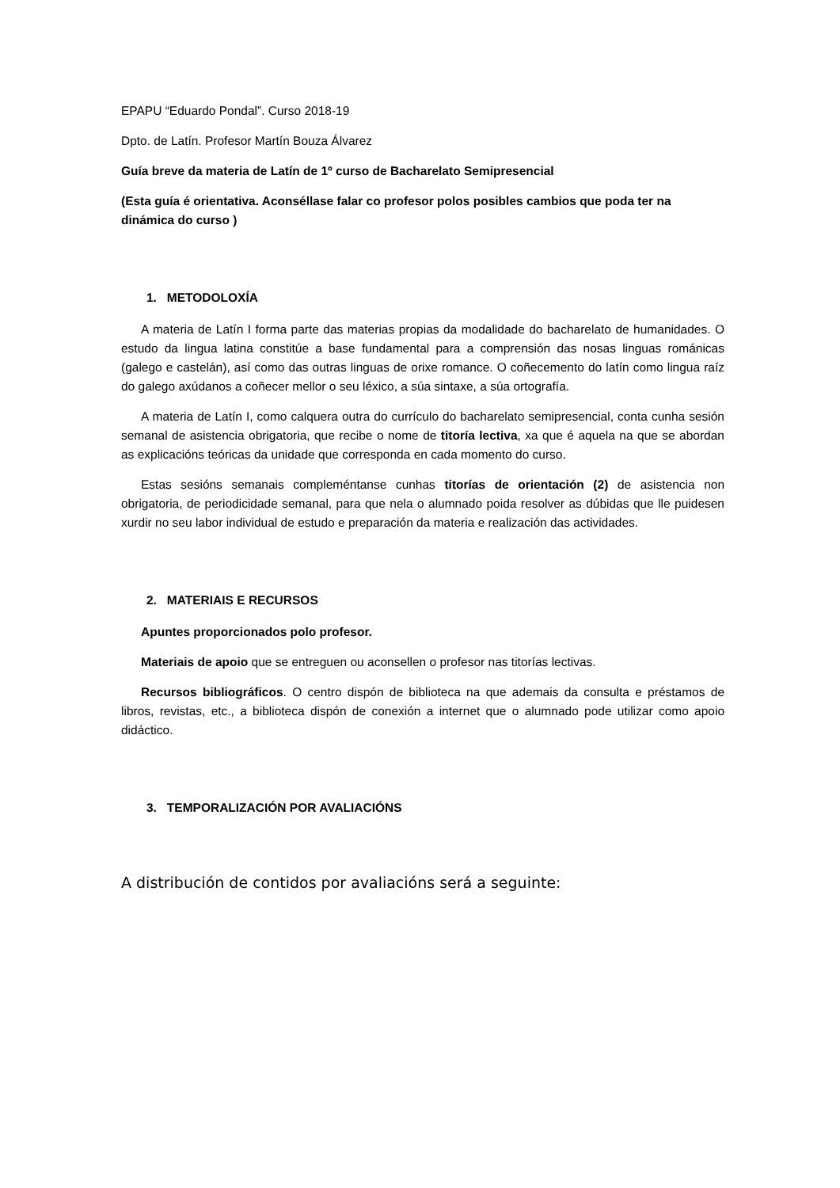EPAPU “Eduardo Pondal”. Curso 2018-19
Dpto. de Latín. Profesor Martín Bouza Álvarez
Guía breve da materia de Latín de 1º curso de Bacharelato Semipresencial
(Esta guía é orientativa. Aconséllase falar co profesor polos posibles cambios que poda ter na dinámica do curso )
1. METODOLOXÍA
A materia de Latín I forma parte das materias propias da modalidade do bacharelato de humanidades. O estudo da lingua latina constitúe a base fundamental para a comprensión das nosas linguas románicas (galego e castelán), así como das outras linguas de orixe romance. O coñecemento do latín como lingua raíz do galego axúdanos a coñecer mellor o seu léxico, a súa sintaxe, a súa ortografía.
A materia de Latín I, como calquera outra do currículo do bacharelato semipresencial, conta cunha sesión semanal de asistencia obrigatoria, que recibe o nome de titoría lectiva, xa que é aquela na que se abordan as explicacións teóricas da unidade que corresponda en cada momento do curso.
Estas sesións semanais compleméntanse cunhas titorías de orientación (2) de asistencia non obrigatoria, de periodicidade semanal, para que nela o alumnado poida resolver as dúbidas que lle puidesen xurdir no seu labor individual de estudo e preparación da materia e realización das actividades.
2. MATERIAIS E RECURSOS
Apuntes proporcionados polo profesor.
Materiais de apoio que se entreguen ou aconsellen o profesor nas titorías lectivas.
Recursos bibliográficos. O centro dispón de biblioteca na que ademais da consulta e préstamos de libros, revistas, etc., a biblioteca dispón de conexión a internet que o alumnado pode utilizar como apoio didáctico.
3. TEMPORALIZACIÓN POR AVALIACIÓNS
A distribución de contidos por avaliacións será a seguinte: